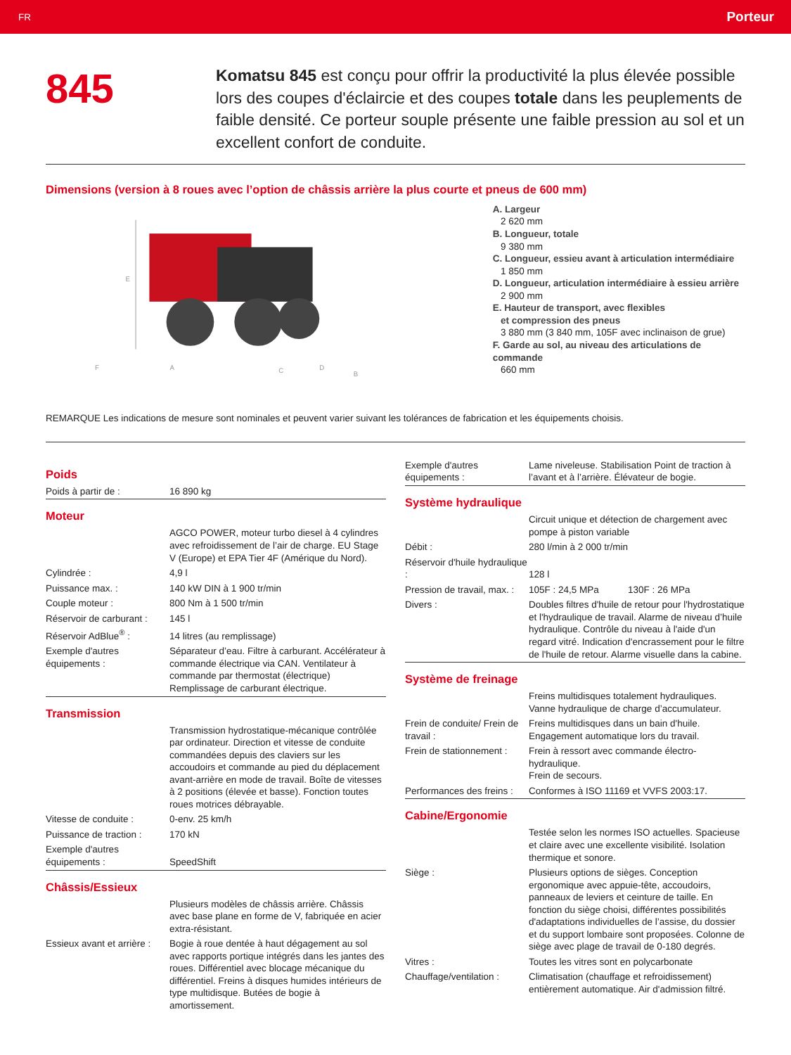FR Porteur
845
Komatsu 845 est conçu pour offrir la productivité la plus élevée possible lors des coupes d'éclaircie et des coupes totale dans les peuplements de faible densité. Ce porteur souple présente une faible pression au sol et un excellent confort de conduite.
Dimensions (version à 8 roues avec l’option de châssis arrière la plus courte et pneus de 600 mm)
E
A
B
C
D
F
A. Largeur
2 620 mm
B. Longueur, totale
9 380 mm
C. Longueur, essieu avant à articulation intermédiaire
1 850 mm
D. Longueur, articulation intermédiaire à essieu arrière
2 900 mm
E. Hauteur de transport, avec flexibles
et compression des pneus
3 880 mm (3 840 mm, 105F avec inclinaison de grue)
F. Garde au sol, au niveau des articulations de commande
660 mm
REMARQUE Les indications de mesure sont nominales et peuvent varier suivant les tolérances de fabrication et les équipements choisis.
Poids
| Poids à partir de : | 16 890 kg |
Moteur
| | AGCO POWER, moteur turbo diesel à 4 cylindres avec refroidissement de l’air de charge. EU Stage V (Europe) et EPA Tier 4F (Amérique du Nord). |
| Cylindrée : | 4,9 l |
| Puissance max. : | 140 kW DIN à 1 900 tr/min |
| Couple moteur : | 800 Nm à 1 500 tr/min |
| Réservoir de carburant : | 145 l |
| Réservoir AdBlue<sup>®</sup> : | 14 litres (au remplissage) |
| Exemple d'autres équipements : | Séparateur d’eau. Filtre à carburant. Accélérateur à commande électrique via CAN. Ventilateur à commande par thermostat (électrique) Remplissage de carburant électrique. |
Transmission
| | Transmission hydrostatique-mécanique contrôlée par ordinateur. Direction et vitesse de conduite commandées depuis des claviers sur les accoudoirs et commande au pied du déplacement avant-arrière en mode de travail. Boîte de vitesses à 2 positions (élevée et basse). Fonction toutes roues motrices débrayable. |
| Vitesse de conduite : | 0-env. 25 km/h |
| Puissance de traction : | 170 kN |
| Exemple d'autres équipements : | SpeedShift |
Châssis/Essieux
| | Plusieurs modèles de châssis arrière. Châssis avec base plane en forme de V, fabriquée en acier extra-résistant. |
| Essieux avant et arrière : | Bogie à roue dentée à haut dégagement au sol avec rapports portique intégrés dans les jantes des roues. Différentiel avec blocage mécanique du différentiel. Freins à disques humides intérieurs de type multidisque. Butées de bogie à amortissement. |
| Exemple d'autres équipements : | Lame niveleuse. Stabilisation Point de traction à l’avant et à l’arrière. Élévateur de bogie. |
Système hydraulique
| | Circuit unique et détection de chargement avec pompe à piston variable |
| Débit : | 280 l/min à 2 000 tr/min |
| Réservoir d'huile hydraulique : | 128 l |
| Pression de travail, max. : | 105F : 24,5 MPa 130F : 26 MPa |
| Divers : | Doubles filtres d'huile de retour pour l'hydrostatique et l'hydraulique de travail. Alarme de niveau d’huile hydraulique. Contrôle du niveau à l'aide d'un regard vitré. Indication d'encrassement pour le filtre de l'huile de retour. Alarme visuelle dans la cabine. |
Système de freinage
| | Freins multidisques totalement hydrauliques. Vanne hydraulique de charge d’accumulateur. |
| Frein de conduite/ Frein de travail : | Freins multidisques dans un bain d'huile. Engagement automatique lors du travail. |
| Frein de stationnement : | Frein à ressort avec commande électro-hydraulique. Frein de secours. |
| Performances des freins : | Conformes à ISO 11169 et VVFS 2003:17. |
Cabine/Ergonomie
| | Testée selon les normes ISO actuelles. Spacieuse et claire avec une excellente visibilité. Isolation thermique et sonore. |
| Siège : | Plusieurs options de sièges. Conception ergonomique avec appuie-tête, accoudoirs, panneaux de leviers et ceinture de taille. En fonction du siège choisi, différentes possibilités d'adaptations individuelles de l’assise, du dossier et du support lombaire sont proposées. Colonne de siège avec plage de travail de 0-180 degrés. |
| Vitres : | Toutes les vitres sont en polycarbonate |
| Chauffage/ventilation : | Climatisation (chauffage et refroidissement) entièrement automatique. Air d'admission filtré. |